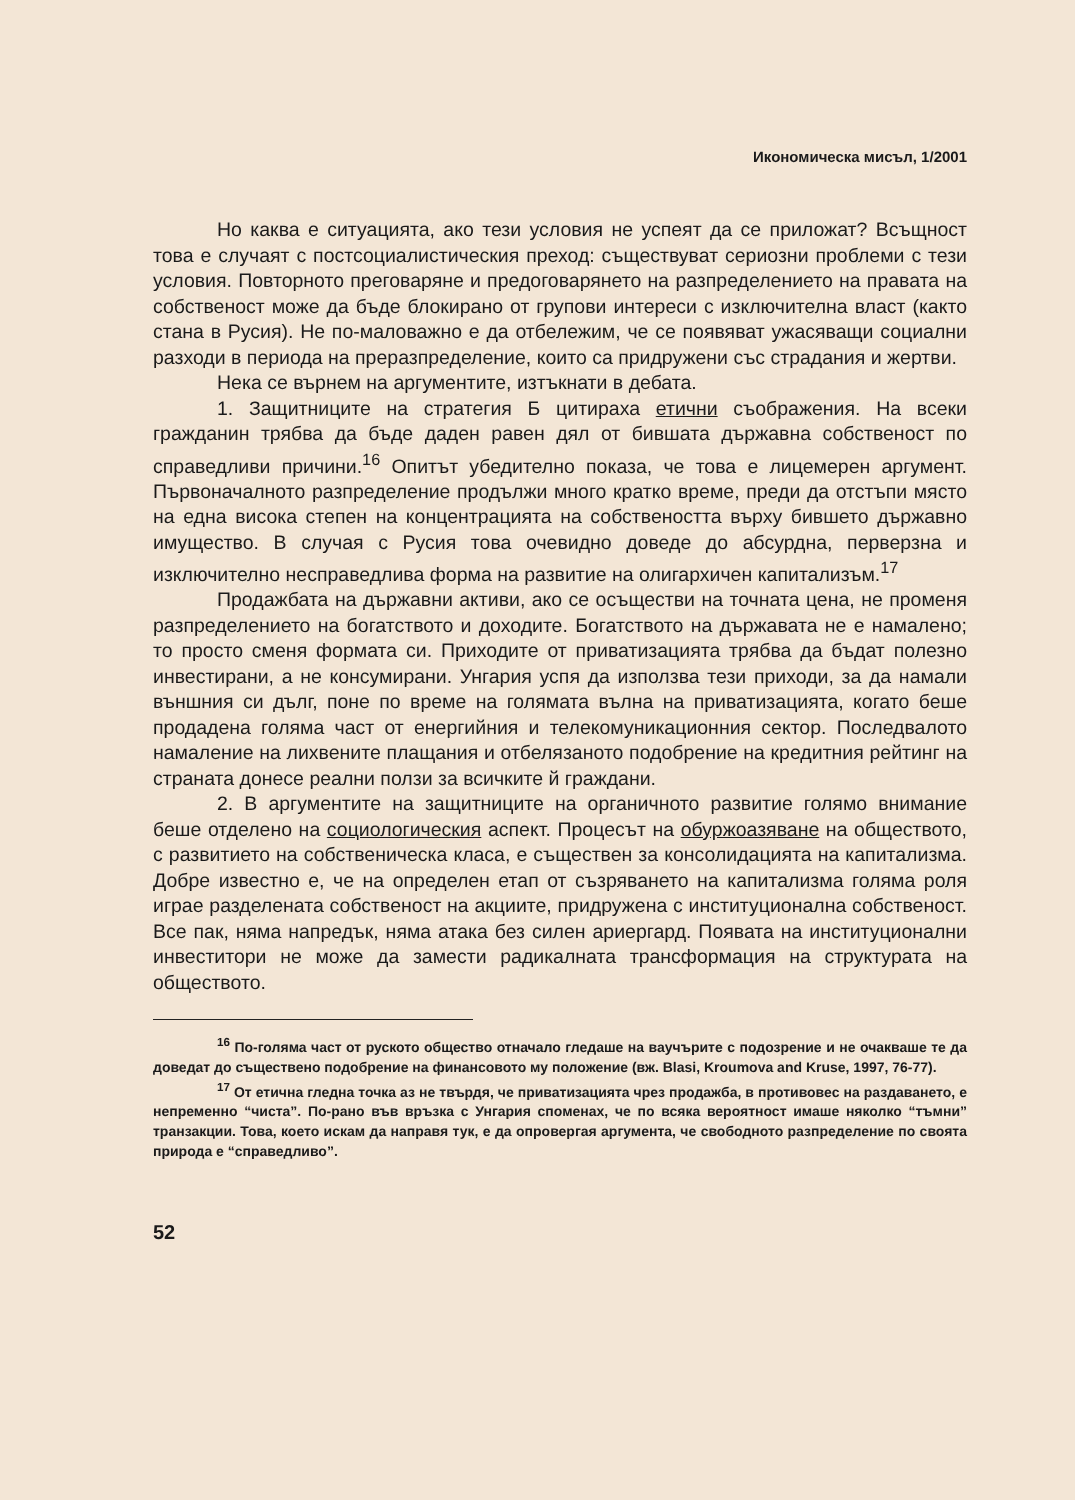Икономическа мисъл, 1/2001
Но каква е ситуацията, ако тези условия не успеят да се приложат? Всъщност това е случаят с постсоциалистическия преход: съществуват сериозни проблеми с тези условия. Повторното преговаряне и предоговарянето на разпределението на правата на собственост може да бъде блокирано от групови интереси с изключителна власт (както стана в Русия). Не по-маловажно е да отбележим, че се появяват ужасяващи социални разходи в периода на преразпределение, които са придружени със страдания и жертви.
Нека се върнем на аргументите, изтъкнати в дебата.
1. Защитниците на стратегия Б цитираха етични съображения. На всеки гражданин трябва да бъде даден равен дял от бившата държавна собственост по справедливи причини.<sup>16</sup> Опитът убедително показа, че това е лицемерен аргумент. Първоначалното разпределение продължи много кратко време, преди да отстъпи място на една висока степен на концентрацията на собствеността върху бившето държавно имущество. В случая с Русия това очевидно доведе до абсурдна, перверзна и изключително несправедлива форма на развитие на олигархичен капитализъм.<sup>17</sup>
Продажбата на държавни активи, ако се осъществи на точната цена, не променя разпределението на богатството и доходите. Богатството на държавата не е намалено; то просто сменя формата си. Приходите от приватизацията трябва да бъдат полезно инвестирани, а не консумирани. Унгария успя да използва тези приходи, за да намали външния си дълг, поне по време на голямата вълна на приватизацията, когато беше продадена голяма част от енергийния и телекомуникационния сектор. Последвалото намаление на лихвените плащания и отбелязаното подобрение на кредитния рейтинг на страната донесе реални ползи за всичките й граждани.
2. В аргументите на защитниците на органичното развитие голямо внимание беше отделено на социологическия аспект. Процесът на обуржоазяване на обществото, с развитието на собственическа класа, е съществен за консолидацията на капитализма. Добре известно е, че на определен етап от съзряването на капитализма голяма роля играе разделената собственост на акциите, придружена с институционална собственост. Все пак, няма напредък, няма атака без силен ариергард. Появата на институционални инвеститори не може да замести радикалната трансформация на структурата на обществото.
<sup>16</sup> По-голяма част от руското общество отначало гледаше на ваучърите с подозрение и не очакваше те да доведат до съществено подобрение на финансовото му положение (вж. Blasi, Kroumova and Kruse, 1997, 76-77).
<sup>17</sup> От етична гледна точка аз не твърдя, че приватизацията чрез продажба, в противовес на раздаването, е непременно “чиста”. По-рано във връзка с Унгария споменах, че по всяка вероятност имаше няколко “тъмни” транзакции. Това, което искам да направя тук, е да опровергая аргумента, че свободното разпределение по своята природа е “справедливо”.
52